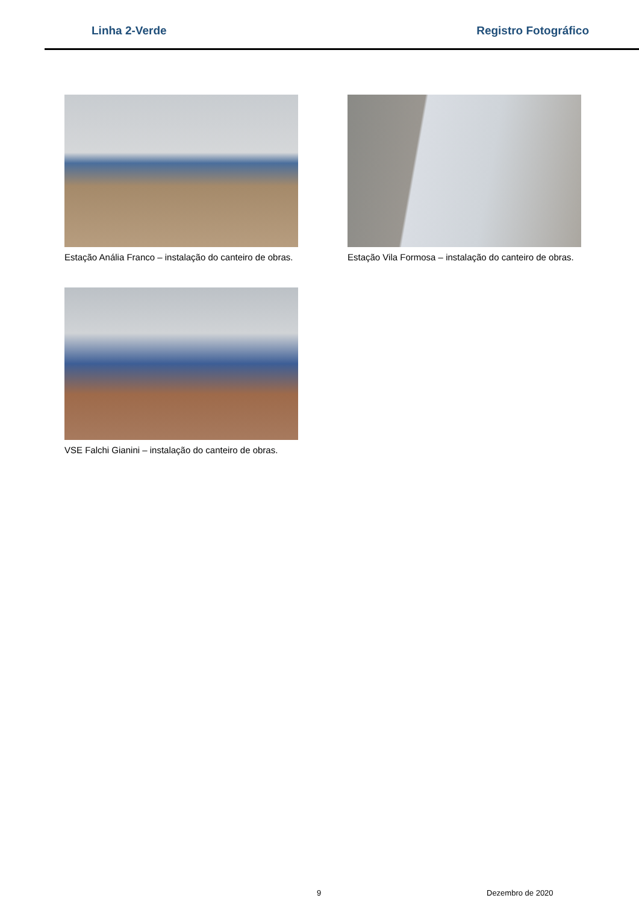Linha 2-Verde Registro Fotográfico
Estação Anália Franco – instalação do canteiro de obras.
Estação Vila Formosa – instalação do canteiro de obras.
VSE Falchi Gianini – instalação do canteiro de obras.
9 Dezembro de 2020